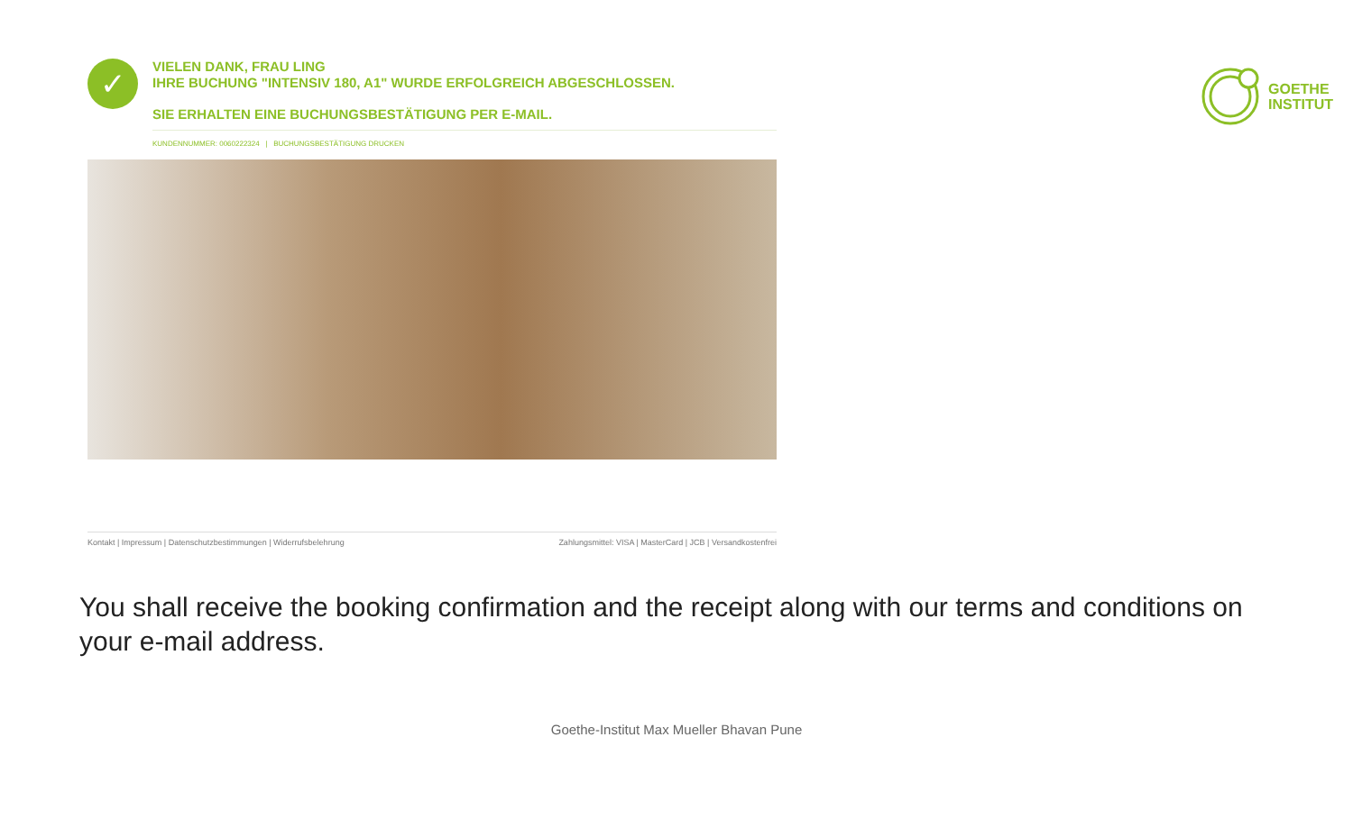GOETHE
INSTITUT
✓
VIELEN DANK, FRAU LING
IHRE BUCHUNG "INTENSIV 180, A1" WURDE ERFOLGREICH ABGESCHLOSSEN.
SIE ERHALTEN EINE BUCHUNGSBESTÄTIGUNG PER E-MAIL.
KUNDENNUMMER: 0060222324 | BUCHUNGSBESTÄTIGUNG DRUCKEN
Kontakt | Impressum | Datenschutzbestimmungen | Widerrufsbelehrung Zahlungsmittel: VISA | MasterCard | JCB | Versandkostenfrei
You shall receive the booking confirmation and the receipt along with our terms and conditions on your e-mail address.
Goethe-Institut Max Mueller Bhavan Pune